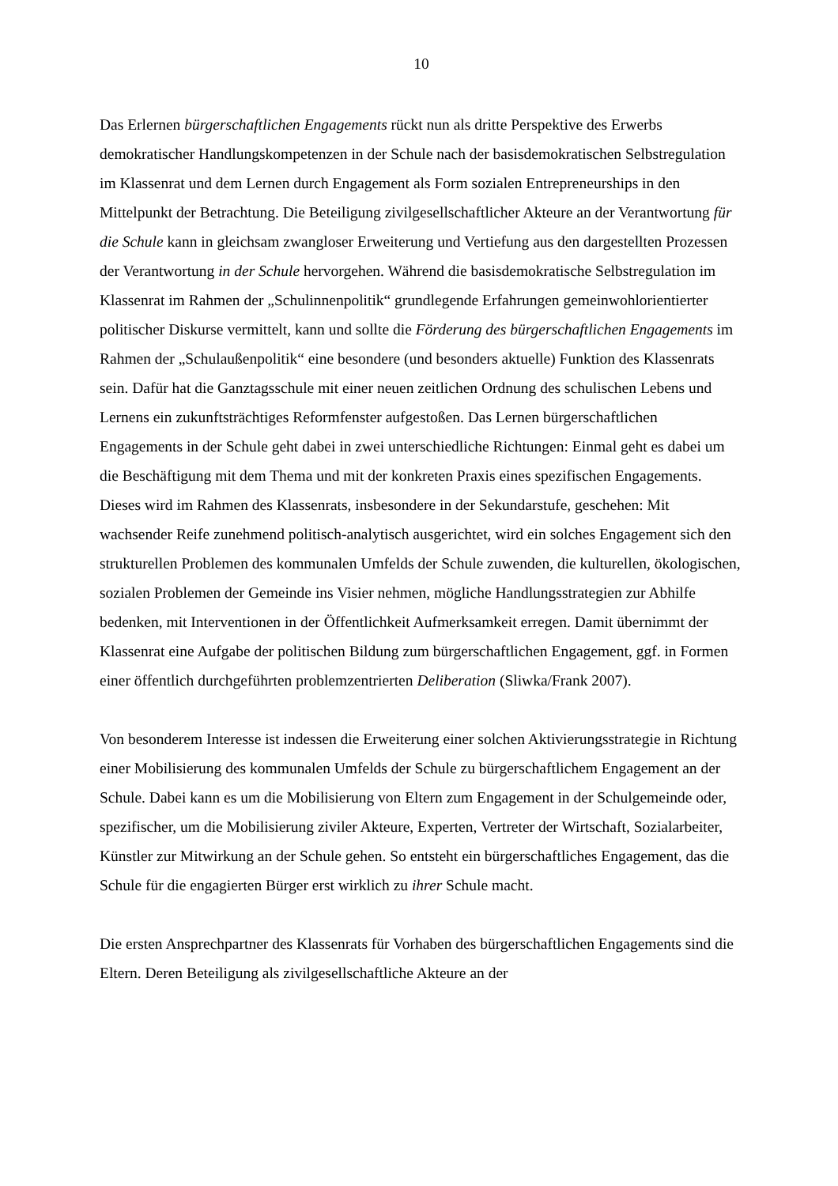10
Das Erlernen bürgerschaftlichen Engagements rückt nun als dritte Perspektive des Erwerbs demokratischer Handlungskompetenzen in der Schule nach der basisdemokratischen Selbstregulation im Klassenrat und dem Lernen durch Engagement als Form sozialen Entrepreneurships in den Mittelpunkt der Betrachtung. Die Beteiligung zivilgesellschaftlicher Akteure an der Verantwortung für die Schule kann in gleichsam zwangloser Erweiterung und Vertiefung aus den dargestellten Prozessen der Verantwortung in der Schule hervorgehen. Während die basisdemokratische Selbstregulation im Klassenrat im Rahmen der „Schulinnenpolitik“ grundlegende Erfahrungen gemeinwohlorientierter politischer Diskurse vermittelt, kann und sollte die Förderung des bürgerschaftlichen Engagements im Rahmen der „Schulaußenpolitik“ eine besondere (und besonders aktuelle) Funktion des Klassenrats sein. Dafür hat die Ganztagsschule mit einer neuen zeitlichen Ordnung des schulischen Lebens und Lernens ein zukunftsträchtiges Reformfenster aufgestoßen. Das Lernen bürgerschaftlichen Engagements in der Schule geht dabei in zwei unterschiedliche Richtungen: Einmal geht es dabei um die Beschäftigung mit dem Thema und mit der konkreten Praxis eines spezifischen Engagements. Dieses wird im Rahmen des Klassenrats, insbesondere in der Sekundarstufe, geschehen: Mit wachsender Reife zunehmend politisch-analytisch ausgerichtet, wird ein solches Engagement sich den strukturellen Problemen des kommunalen Umfelds der Schule zuwenden, die kulturellen, ökologischen, sozialen Problemen der Gemeinde ins Visier nehmen, mögliche Handlungsstrategien zur Abhilfe bedenken, mit Interventionen in der Öffentlichkeit Aufmerksamkeit erregen. Damit übernimmt der Klassenrat eine Aufgabe der politischen Bildung zum bürgerschaftlichen Engagement, ggf. in Formen einer öffentlich durchgeführten problemzentrierten Deliberation (Sliwka/Frank 2007).
Von besonderem Interesse ist indessen die Erweiterung einer solchen Aktivierungsstrategie in Richtung einer Mobilisierung des kommunalen Umfelds der Schule zu bürgerschaftlichem Engagement an der Schule. Dabei kann es um die Mobilisierung von Eltern zum Engagement in der Schulgemeinde oder, spezifischer, um die Mobilisierung ziviler Akteure, Experten, Vertreter der Wirtschaft, Sozialarbeiter, Künstler zur Mitwirkung an der Schule gehen. So entsteht ein bürgerschaftliches Engagement, das die Schule für die engagierten Bürger erst wirklich zu ihrer Schule macht.
Die ersten Ansprechpartner des Klassenrats für Vorhaben des bürgerschaftlichen Engagements sind die Eltern. Deren Beteiligung als zivilgesellschaftliche Akteure an der